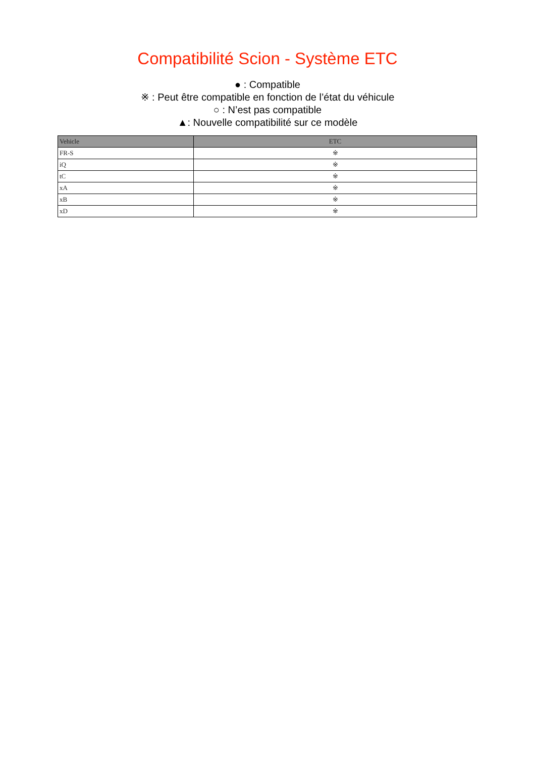Compatibilité Scion - Système ETC
● : Compatible
※ : Peut être compatible en fonction de l’état du véhicule
○ : N’est pas compatible
▲: Nouvelle compatibilité sur ce modèle
| Vehicle | ETC |
| --- | --- |
| FR-S | ※ |
| iQ | ※ |
| tC | ※ |
| xA | ※ |
| xB | ※ |
| xD | ※ |